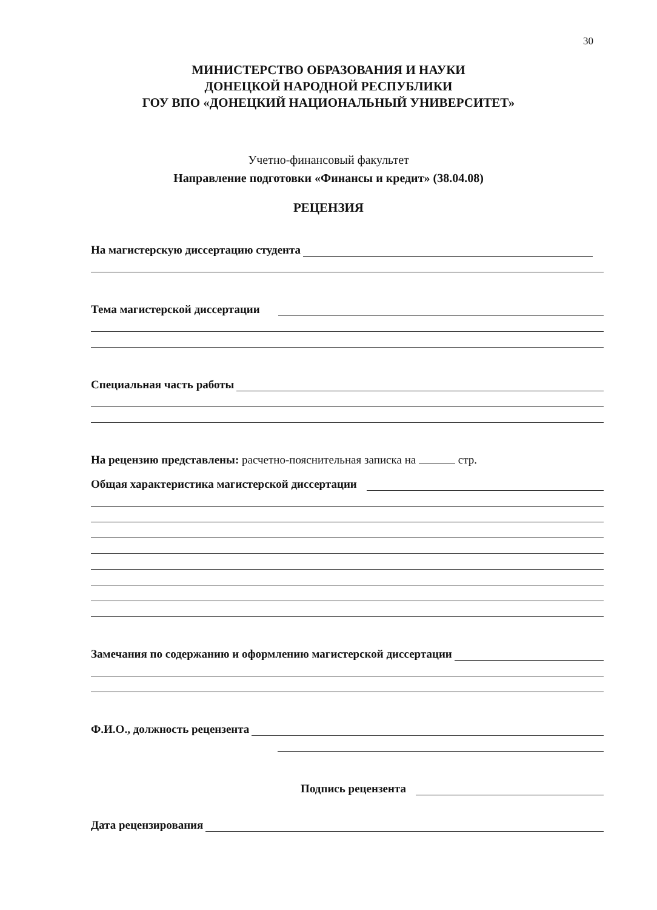30
МИНИСТЕРСТВО ОБРАЗОВАНИЯ И НАУКИ
ДОНЕЦКОЙ НАРОДНОЙ РЕСПУБЛИКИ
ГОУ ВПО «ДОНЕЦКИЙ НАЦИОНАЛЬНЫЙ УНИВЕРСИТЕТ»
Учетно-финансовый факультет
Направление подготовки «Финансы и кредит» (38.04.08)
РЕЦЕНЗИЯ
На магистерскую диссертацию студента
Тема магистерской диссертации
Специальная часть работы
На рецензию представлены: расчетно-пояснительная записка на стр.
Общая характеристика магистерской диссертации
Замечания по содержанию и оформлению магистерской диссертации
Ф.И.О., должность рецензента
Подпись рецензента
Дата рецензирования